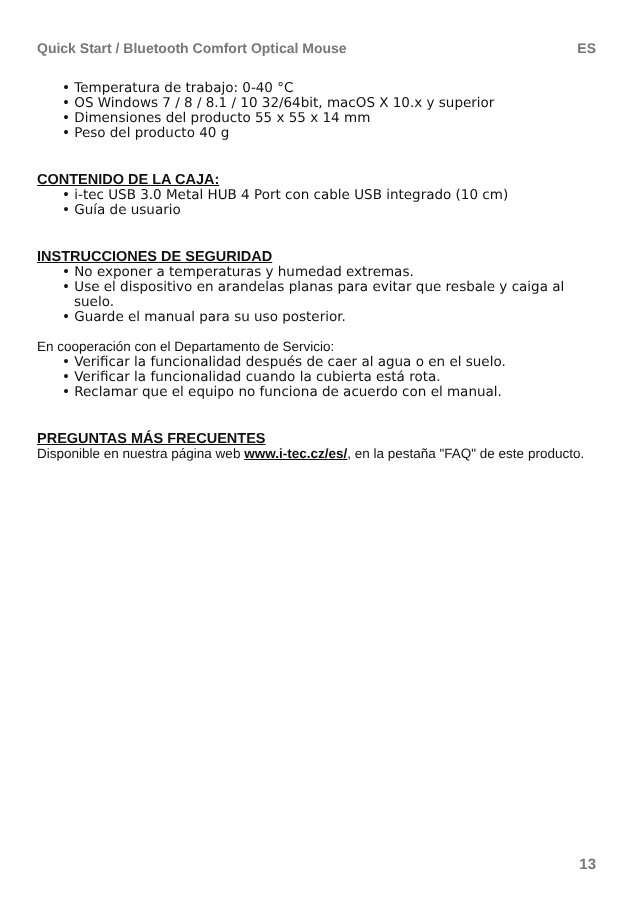Quick Start / Bluetooth Comfort Optical Mouse ES
• Temperatura de trabajo: 0-40 °C
• OS Windows 7 / 8 / 8.1 / 10 32/64bit, macOS X 10.x y superior
• Dimensiones del producto 55 x 55 x 14 mm
• Peso del producto 40 g
CONTENIDO DE LA CAJA:
• i-tec USB 3.0 Metal HUB 4 Port con cable USB integrado (10 cm)
• Guía de usuario
INSTRUCCIONES DE SEGURIDAD
• No exponer a temperaturas y humedad extremas.
• Use el dispositivo en arandelas planas para evitar que resbale y caiga al suelo.
• Guarde el manual para su uso posterior.
En cooperación con el Departamento de Servicio:
• Verificar la funcionalidad después de caer al agua o en el suelo.
• Verificar la funcionalidad cuando la cubierta está rota.
• Reclamar que el equipo no funciona de acuerdo con el manual.
PREGUNTAS MÁS FRECUENTES
Disponible en nuestra página web www.i-tec.cz/es/, en la pestaña "FAQ" de este producto.
13